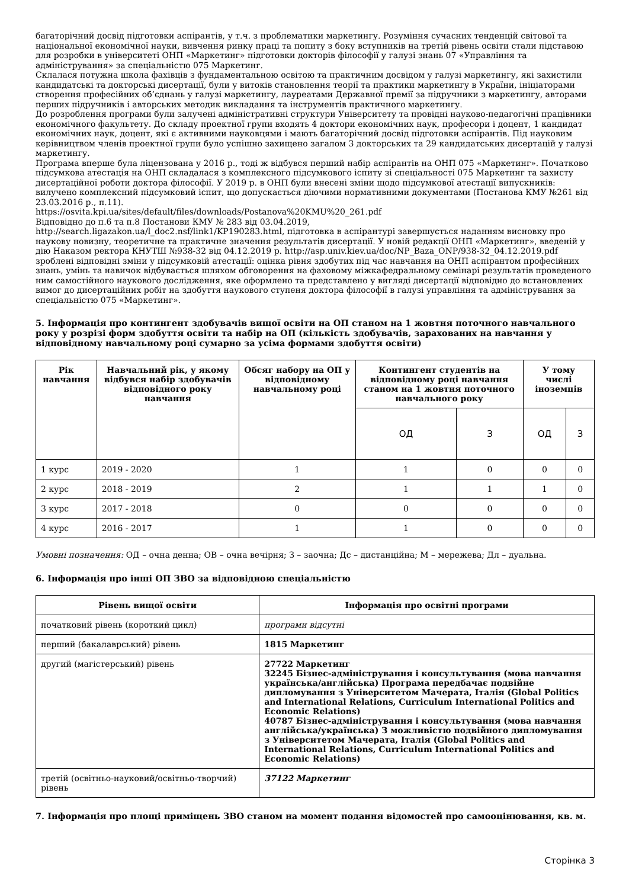багаторічний досвід підготовки аспірантів, у т.ч. з проблематики маркетингу. Розуміння сучасних тенденцій світової та національної економічної науки, вивчення ринку праці та попиту з боку вступників на третій рівень освіти стали підставою для розробки в університеті ОНП «Маркетинг» підготовки докторів філософії у галузі знань 07 «Управління та адміністрування» за спеціальністю 075 Маркетинг.
Склалася потужна школа фахівців з фундаментальною освітою та практичним досвідом у галузі маркетингу, які захистили кандидатські та докторські дисертації, були у витоків становлення теорії та практики маркетингу в України, ініціаторами створення професійних об’єднань у галузі маркетингу, лауреатами Державної премії за підручники з маркетингу, авторами перших підручників і авторських методик викладання та інструментів практичного маркетингу.
До розроблення програми були залучені адміністративні структури Університету та провідні науково-педагогічні працівники економічного факультету. До складу проектної групи входять 4 доктори економічних наук, професори і доцент, 1 кандидат економічних наук, доцент, які є активними науковцями і мають багаторічний досвід підготовки аспірантів. Під науковим керівництвом членів проектної групи було успішно захищено загалом 3 докторських та 29 кандидатських дисертацій у галузі маркетингу.
Програма вперше була ліцензована у 2016 р., тоді ж відбувся перший набір аспірантів на ОНП 075 «Маркетинг». Початково підсумкова атестація на ОНП складалася з комплексного підсумкового іспиту зі спеціальності 075 Маркетинг та захисту дисертаційної роботи доктора філософії. У 2019 р. в ОНП були внесені зміни щодо підсумкової атестації випускників: вилучено комплексний підсумковий іспит, що допускається діючими нормативними документами (Постанова КМУ №261 від 23.03.2016 р., п.11).
https://osvita.kpi.ua/sites/default/files/downloads/Postanova%20KMU%20_261.pdf
Відповідно до п.6 та п.8 Постанови КМУ № 283 від 03.04.2019,
http://search.ligazakon.ua/l_doc2.nsf/link1/KP190283.html, підготовка в аспірантурі завершується наданням висновку про наукову новизну, теоретичне та практичне значення результатів дисертації. У новій редакції ОНП «Маркетинг», введеній у дію Наказом ректора КНУТШ №938-32 від 04.12.2019 р. http://asp.univ.kiev.ua/doc/NP_Baza_ONP/938-32_04.12.2019.pdf зроблені відповідні зміни у підсумковій атестації: оцінка рівня здобутих під час навчання на ОНП аспірантом професійних знань, умінь та навичок відбувається шляхом обговорення на фаховому міжкафедральному семінарі результатів проведеного ним самостійного наукового дослідження, яке оформлено та представлено у вигляді дисертації відповідно до встановлених вимог до дисертаційних робіт на здобуття наукового ступеня доктора філософії в галузі управління та адміністрування за спеціальністю 075 «Маркетинг».
5. Інформація про контингент здобувачів вищої освіти на ОП станом на 1 жовтня поточного навчального року у розрізі форм здобуття освіти та набір на ОП (кількість здобувачів, зарахованих на навчання у відповідному навчальному році сумарно за усіма формами здобуття освіти)
| Рік навчання | Навчальний рік, у якому відбувся набір здобувачів відповідного року навчання | Обсяг набору на ОП у відповідному навчальному році | Контингент студентів на відповідному році навчання станом на 1 жовтня поточного навчального року | | У тому числі іноземців | |
| --- | --- | --- | --- | --- | --- | --- |
| | | | ОД | З | ОД | З |
| 1 курс | 2019 - 2020 | 1 | 1 | 0 | 0 | 0 |
| 2 курс | 2018 - 2019 | 2 | 1 | 1 | 1 | 0 |
| 3 курс | 2017 - 2018 | 0 | 0 | 0 | 0 | 0 |
| 4 курс | 2016 - 2017 | 1 | 1 | 0 | 0 | 0 |
Умовні позначення: ОД – очна денна; ОВ – очна вечірня; З – заочна; Дс – дистанційна; М – мережева; Дл – дуальна.
6. Інформація про інші ОП ЗВО за відповідною спеціальністю
| Рівень вищої освіти | Інформація про освітні програми |
| --- | --- |
| початковий рівень (короткий цикл) | програми відсутні |
| перший (бакалаврський) рівень | 1815 Маркетинг |
| другий (магістерський) рівень | 27722 Маркетинг 32245 Бізнес-адміністрування і консультування (мова навчання українська/англійська) Програма передбачає подвійне дипломування з Університетом Мачерата, Італія (Global Politics and International Relations, Curriculum International Politics and Economic Relations) 40787 Бізнес-адміністрування і консультування (мова навчання англійська/українська) З можливістю подвійного дипломування з Університетом Мачерата, Італія (Global Politics and International Relations, Curriculum International Politics and Economic Relations) |
| третій (освітньо-науковий/освітньо-творчий) рівень | 37122 Маркетинг |
7. Інформація про площі приміщень ЗВО станом на момент подання відомостей про самооцінювання, кв. м.
Сторінка 3